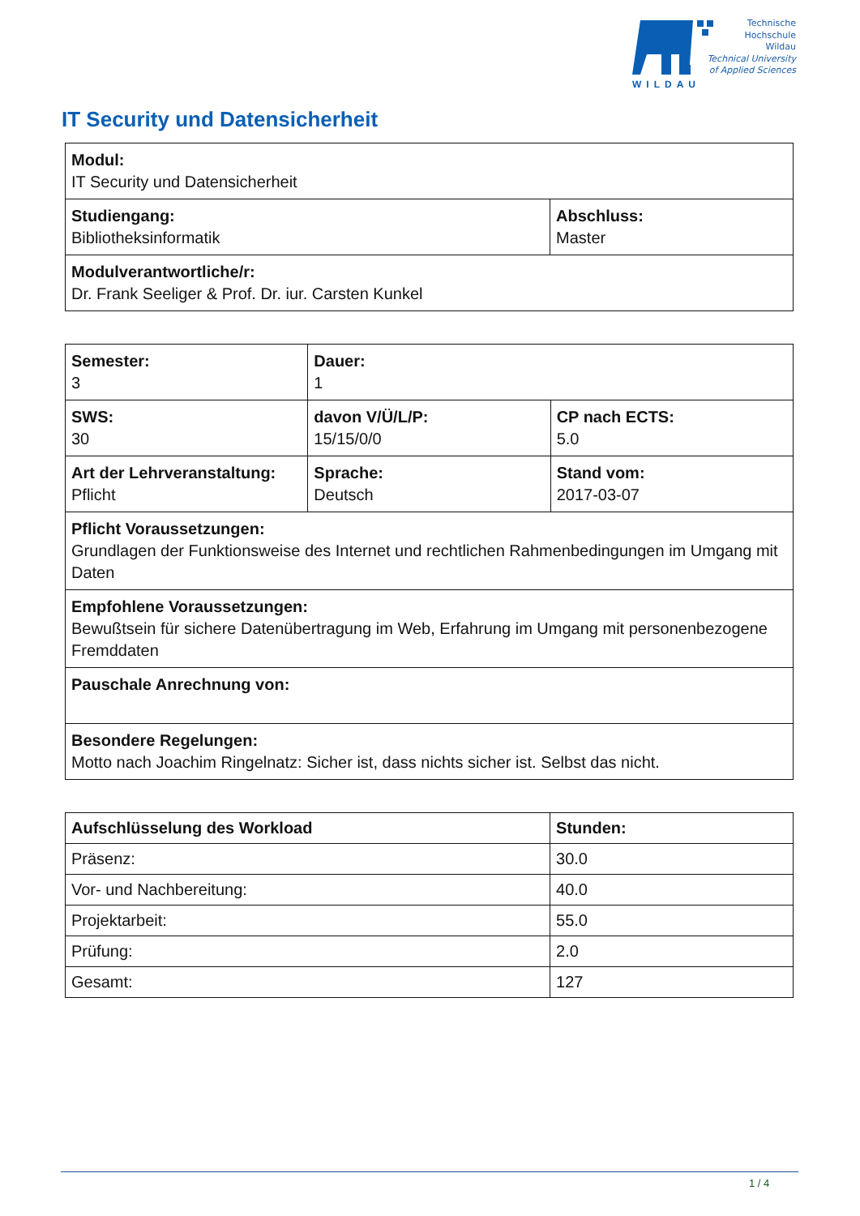WILDAU
Technische
Hochschule
Wildau
Technical University
of Applied Sciences
IT Security und Datensicherheit
| Modul: IT Security und Datensicherheit | |
| Studiengang: Bibliotheksinformatik | Abschluss: Master |
| Modulverantwortliche/r: Dr. Frank Seeliger & Prof. Dr. iur. Carsten Kunkel | |
| Semester: 3 | Dauer: 1 | |
| SWS: 30 | davon V/Ü/L/P: 15/15/0/0 | CP nach ECTS: 5.0 |
| Art der Lehrveranstaltung: Pflicht | Sprache: Deutsch | Stand vom: 2017-03-07 |
| Pflicht Voraussetzungen: Grundlagen der Funktionsweise des Internet und rechtlichen Rahmenbedingungen im Umgang mit Daten | | |
| Empfohlene Voraussetzungen: Bewußtsein für sichere Datenübertragung im Web, Erfahrung im Umgang mit personenbezogene Fremddaten | | |
| Pauschale Anrechnung von: | | |
| Besondere Regelungen: Motto nach Joachim Ringelnatz: Sicher ist, dass nichts sicher ist. Selbst das nicht. | | |
| Aufschlüsselung des Workload | Stunden: |
| --- | --- |
| Präsenz: | 30.0 |
| Vor- und Nachbereitung: | 40.0 |
| Projektarbeit: | 55.0 |
| Prüfung: | 2.0 |
| Gesamt: | 127 |
1 / 4